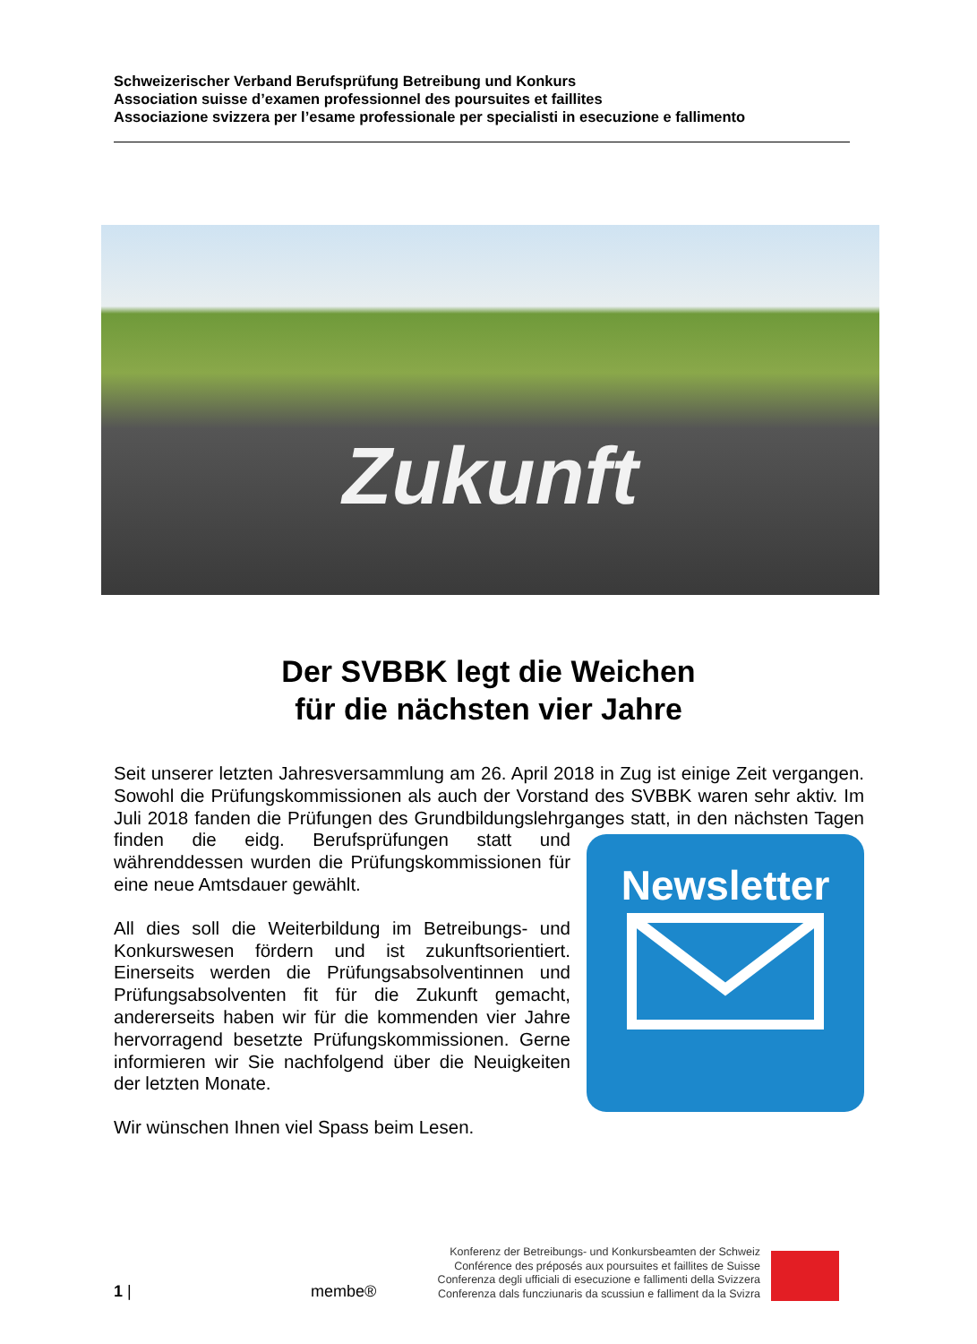Schweizerischer Verband Berufsprüfung Betreibung und Konkurs
Association suisse d’examen professionnel des poursuites et faillites
Associazione svizzera per l’esame professionale per specialisti in esecuzione e fallimento
Zukunft
Der SVBBK legt die Weichen
für die nächsten vier Jahre
Seit unserer letzten Jahresversammlung am 26. April 2018 in Zug ist einige Zeit vergangen. Sowohl die Prüfungskommissionen als auch der Vorstand des SVBBK waren sehr aktiv. Im Juli 2018 fanden die Prüfungen des Grundbildungslehrganges
Newsletter
statt, in den nächsten Tagen finden die eidg. Berufsprüfungen statt und währenddessen wurden die Prüfungskommissionen für eine neue Amtsdauer gewählt.
All dies soll die Weiterbildung im Betreibungs- und Konkurswesen fördern und ist zukunftsorientiert. Einerseits werden die Prüfungsabsolventinnen und Prüfungsabsolventen fit für die Zukunft gemacht, andererseits haben wir für die kommenden vier Jahre hervorragend besetzte Prüfungskommissionen. Gerne informieren wir Sie nachfolgend über die Neuigkeiten der letzten Monate.
Wir wünschen Ihnen viel Spass beim Lesen.
1 |
membe®
Konferenz der Betreibungs- und Konkursbeamten der Schweiz
Conférence des préposés aux poursuites et faillites de Suisse
Conferenza degli ufficiali di esecuzione e fallimenti della Svizzera
Conferenza dals funcziunaris da scussiun e falliment da la Svizra